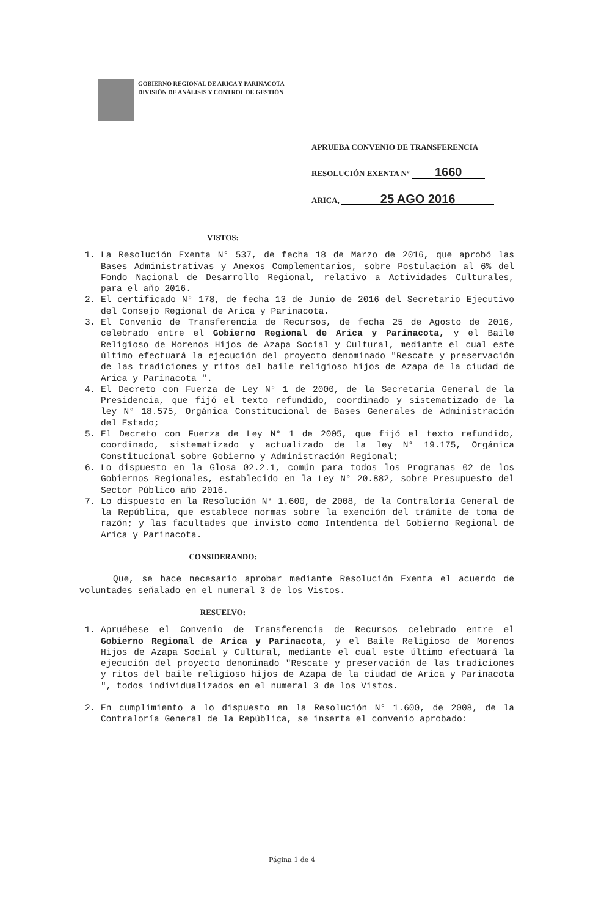GOBIERNO REGIONAL DE ARICA Y PARINACOTA
DIVISIÓN DE ANÁLISIS Y CONTROL DE GESTIÓN
APRUEBA CONVENIO DE TRANSFERENCIA
RESOLUCIÓN EXENTA N° 1660
ARICA, 25 AGO 2016
VISTOS:
1. La Resolución Exenta N° 537, de fecha 18 de Marzo de 2016, que aprobó las Bases Administrativas y Anexos Complementarios, sobre Postulación al 6% del Fondo Nacional de Desarrollo Regional, relativo a Actividades Culturales, para el año 2016.
2. El certificado N° 178, de fecha 13 de Junio de 2016 del Secretario Ejecutivo del Consejo Regional de Arica y Parinacota.
3. El Convenio de Transferencia de Recursos, de fecha 25 de Agosto de 2016, celebrado entre el Gobierno Regional de Arica y Parinacota, y el Baile Religioso de Morenos Hijos de Azapa Social y Cultural, mediante el cual este último efectuará la ejecución del proyecto denominado "Rescate y preservación de las tradiciones y ritos del baile religioso hijos de Azapa de la ciudad de Arica y Parinacota ".
4. El Decreto con Fuerza de Ley N° 1 de 2000, de la Secretaria General de la Presidencia, que fijó el texto refundido, coordinado y sistematizado de la ley N° 18.575, Orgánica Constitucional de Bases Generales de Administración del Estado;
5. El Decreto con Fuerza de Ley N° 1 de 2005, que fijó el texto refundido, coordinado, sistematizado y actualizado de la ley N° 19.175, Orgánica Constitucional sobre Gobierno y Administración Regional;
6. Lo dispuesto en la Glosa 02.2.1, común para todos los Programas 02 de los Gobiernos Regionales, establecido en la Ley N° 20.882, sobre Presupuesto del Sector Público año 2016.
7. Lo dispuesto en la Resolución N° 1.600, de 2008, de la Contraloría General de la República, que establece normas sobre la exención del trámite de toma de razón; y las facultades que invisto como Intendenta del Gobierno Regional de Arica y Parinacota.
CONSIDERANDO:
Que, se hace necesario aprobar mediante Resolución Exenta el acuerdo de voluntades señalado en el numeral 3 de los Vistos.
RESUELVO:
1. Apruébese el Convenio de Transferencia de Recursos celebrado entre el Gobierno Regional de Arica y Parinacota, y el Baile Religioso de Morenos Hijos de Azapa Social y Cultural, mediante el cual este último efectuará la ejecución del proyecto denominado "Rescate y preservación de las tradiciones y ritos del baile religioso hijos de Azapa de la ciudad de Arica y Parinacota ", todos individualizados en el numeral 3 de los Vistos.
2. En cumplimiento a lo dispuesto en la Resolución N° 1.600, de 2008, de la Contraloría General de la República, se inserta el convenio aprobado:
Página 1 de 4